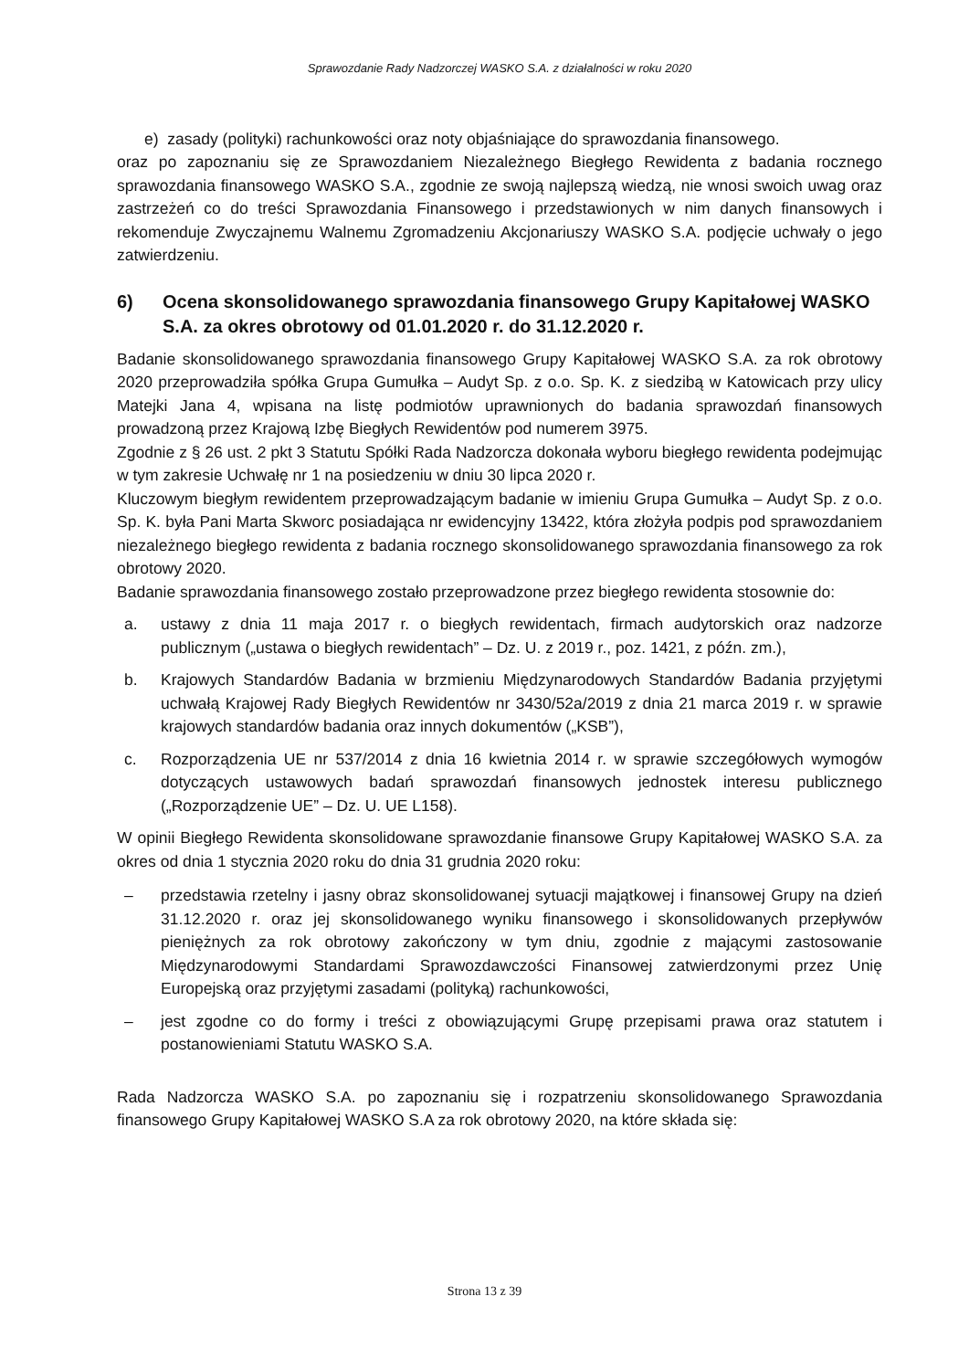Sprawozdanie Rady Nadzorczej WASKO S.A. z działalności w roku 2020
e) zasady (polityki) rachunkowości oraz noty objaśniające do sprawozdania finansowego.
oraz po zapoznaniu się ze Sprawozdaniem Niezależnego Biegłego Rewidenta z badania rocznego sprawozdania finansowego WASKO S.A., zgodnie ze swoją najlepszą wiedzą, nie wnosi swoich uwag oraz zastrzeżeń co do treści Sprawozdania Finansowego i przedstawionych w nim danych finansowych i rekomenduje Zwyczajnemu Walnemu Zgromadzeniu Akcjonariuszy WASKO S.A. podjęcie uchwały o jego zatwierdzeniu.
6) Ocena skonsolidowanego sprawozdania finansowego Grupy Kapitałowej WASKO S.A. za okres obrotowy od 01.01.2020 r. do 31.12.2020 r.
Badanie skonsolidowanego sprawozdania finansowego Grupy Kapitałowej WASKO S.A. za rok obrotowy 2020 przeprowadziła spółka Grupa Gumułka – Audyt Sp. z o.o. Sp. K. z siedzibą w Katowicach przy ulicy Matejki Jana 4, wpisana na listę podmiotów uprawnionych do badania sprawozdań finansowych prowadzoną przez Krajową Izbę Biegłych Rewidentów pod numerem 3975.
Zgodnie z § 26 ust. 2 pkt 3 Statutu Spółki Rada Nadzorcza dokonała wyboru biegłego rewidenta podejmując w tym zakresie Uchwałę nr 1 na posiedzeniu w dniu 30 lipca 2020 r.
Kluczowym biegłym rewidentem przeprowadzającym badanie w imieniu Grupa Gumułka – Audyt Sp. z o.o. Sp. K. była Pani Marta Skworc posiadająca nr ewidencyjny 13422, która złożyła podpis pod sprawozdaniem niezależnego biegłego rewidenta z badania rocznego skonsolidowanego sprawozdania finansowego za rok obrotowy 2020.
Badanie sprawozdania finansowego zostało przeprowadzone przez biegłego rewidenta stosownie do:
a. ustawy z dnia 11 maja 2017 r. o biegłych rewidentach, firmach audytorskich oraz nadzorze publicznym („ustawa o biegłych rewidentach” – Dz. U. z 2019 r., poz. 1421, z późn. zm.),
b. Krajowych Standardów Badania w brzmieniu Międzynarodowych Standardów Badania przyjętymi uchwałą Krajowej Rady Biegłych Rewidentów nr 3430/52a/2019 z dnia 21 marca 2019 r. w sprawie krajowych standardów badania oraz innych dokumentów („KSB”),
c. Rozporządzenia UE nr 537/2014 z dnia 16 kwietnia 2014 r. w sprawie szczegółowych wymogów dotyczących ustawowych badań sprawozdań finansowych jednostek interesu publicznego („Rozporządzenie UE” – Dz. U. UE L158).
W opinii Biegłego Rewidenta skonsolidowane sprawozdanie finansowe Grupy Kapitałowej WASKO S.A. za okres od dnia 1 stycznia 2020 roku do dnia 31 grudnia 2020 roku:
– przedstawia rzetelny i jasny obraz skonsolidowanej sytuacji majątkowej i finansowej Grupy na dzień 31.12.2020 r. oraz jej skonsolidowanego wyniku finansowego i skonsolidowanych przepływów pieniężnych za rok obrotowy zakończony w tym dniu, zgodnie z mającymi zastosowanie Międzynarodowymi Standardami Sprawozdawczości Finansowej zatwierdzonymi przez Unię Europejską oraz przyjętymi zasadami (polityką) rachunkowości,
– jest zgodne co do formy i treści z obowiązującymi Grupę przepisami prawa oraz statutem i postanowieniami Statutu WASKO S.A.
Rada Nadzorcza WASKO S.A. po zapoznaniu się i rozpatrzeniu skonsolidowanego Sprawozdania finansowego Grupy Kapitałowej WASKO S.A za rok obrotowy 2020, na które składa się:
Strona 13 z 39